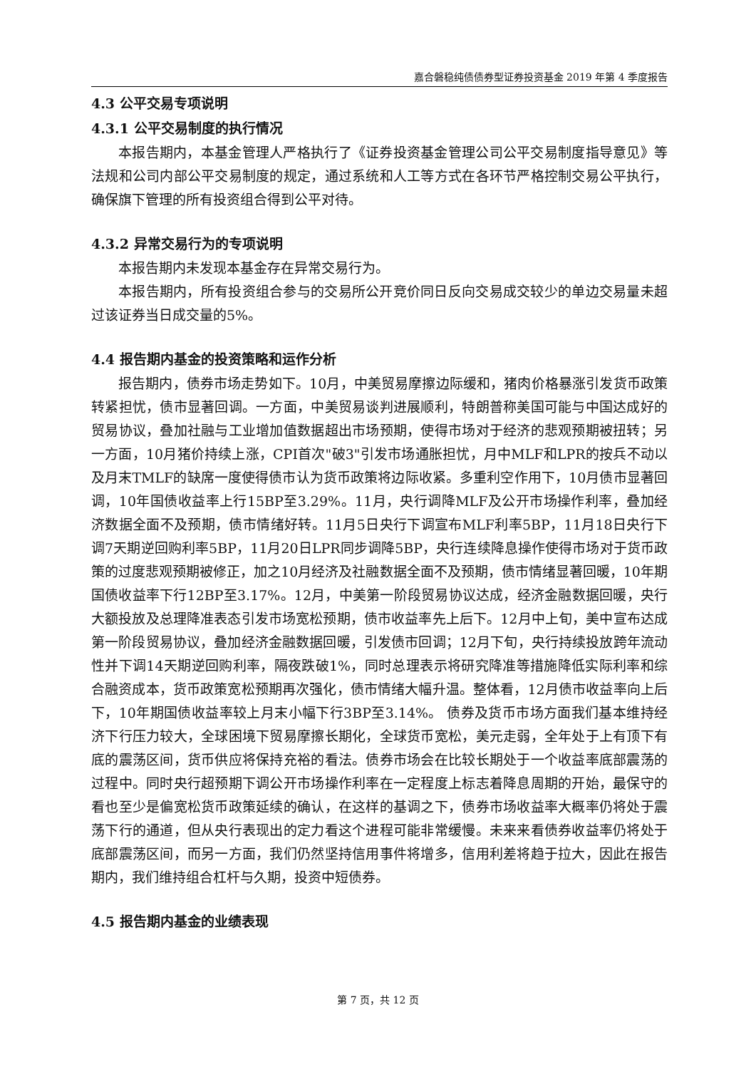嘉合磐稳纯债债券型证券投资基金 2019 年第 4 季度报告
4.3 公平交易专项说明
4.3.1 公平交易制度的执行情况
本报告期内，本基金管理人严格执行了《证券投资基金管理公司公平交易制度指导意见》等法规和公司内部公平交易制度的规定，通过系统和人工等方式在各环节严格控制交易公平执行，确保旗下管理的所有投资组合得到公平对待。
4.3.2 异常交易行为的专项说明
本报告期内未发现本基金存在异常交易行为。
本报告期内，所有投资组合参与的交易所公开竞价同日反向交易成交较少的单边交易量未超过该证券当日成交量的5%。
4.4 报告期内基金的投资策略和运作分析
报告期内，债券市场走势如下。10月，中美贸易摩擦边际缓和，猪肉价格暴涨引发货币政策转紧担忧，债市显著回调。一方面，中美贸易谈判进展顺利，特朗普称美国可能与中国达成好的贸易协议，叠加社融与工业增加值数据超出市场预期，使得市场对于经济的悲观预期被扭转；另一方面，10月猪价持续上涨，CPI首次"破3"引发市场通胀担忧，月中MLF和LPR的按兵不动以及月末TMLF的缺席一度使得债市认为货币政策将边际收紧。多重利空作用下，10月债市显著回调，10年国债收益率上行15BP至3.29%。11月，央行调降MLF及公开市场操作利率，叠加经济数据全面不及预期，债市情绪好转。11月5日央行下调宣布MLF利率5BP，11月18日央行下调7天期逆回购利率5BP，11月20日LPR同步调降5BP，央行连续降息操作使得市场对于货币政策的过度悲观预期被修正，加之10月经济及社融数据全面不及预期，债市情绪显著回暖，10年期国债收益率下行12BP至3.17%。12月，中美第一阶段贸易协议达成，经济金融数据回暖，央行大额投放及总理降准表态引发市场宽松预期，债市收益率先上后下。12月中上旬，美中宣布达成第一阶段贸易协议，叠加经济金融数据回暖，引发债市回调；12月下旬，央行持续投放跨年流动性并下调14天期逆回购利率，隔夜跌破1%，同时总理表示将研究降准等措施降低实际利率和综合融资成本，货币政策宽松预期再次强化，债市情绪大幅升温。整体看，12月债市收益率向上后下，10年期国债收益率较上月末小幅下行3BP至3.14%。 债券及货币市场方面我们基本维持经济下行压力较大，全球困境下贸易摩擦长期化，全球货币宽松，美元走弱，全年处于上有顶下有底的震荡区间，货币供应将保持充裕的看法。债券市场会在比较长期处于一个收益率底部震荡的过程中。同时央行超预期下调公开市场操作利率在一定程度上标志着降息周期的开始，最保守的看也至少是偏宽松货币政策延续的确认，在这样的基调之下，债券市场收益率大概率仍将处于震荡下行的通道，但从央行表现出的定力看这个进程可能非常缓慢。未来来看债券收益率仍将处于底部震荡区间，而另一方面，我们仍然坚持信用事件将增多，信用利差将趋于拉大，因此在报告期内，我们维持组合杠杆与久期，投资中短债券。
4.5 报告期内基金的业绩表现
第 7 页，共 12 页